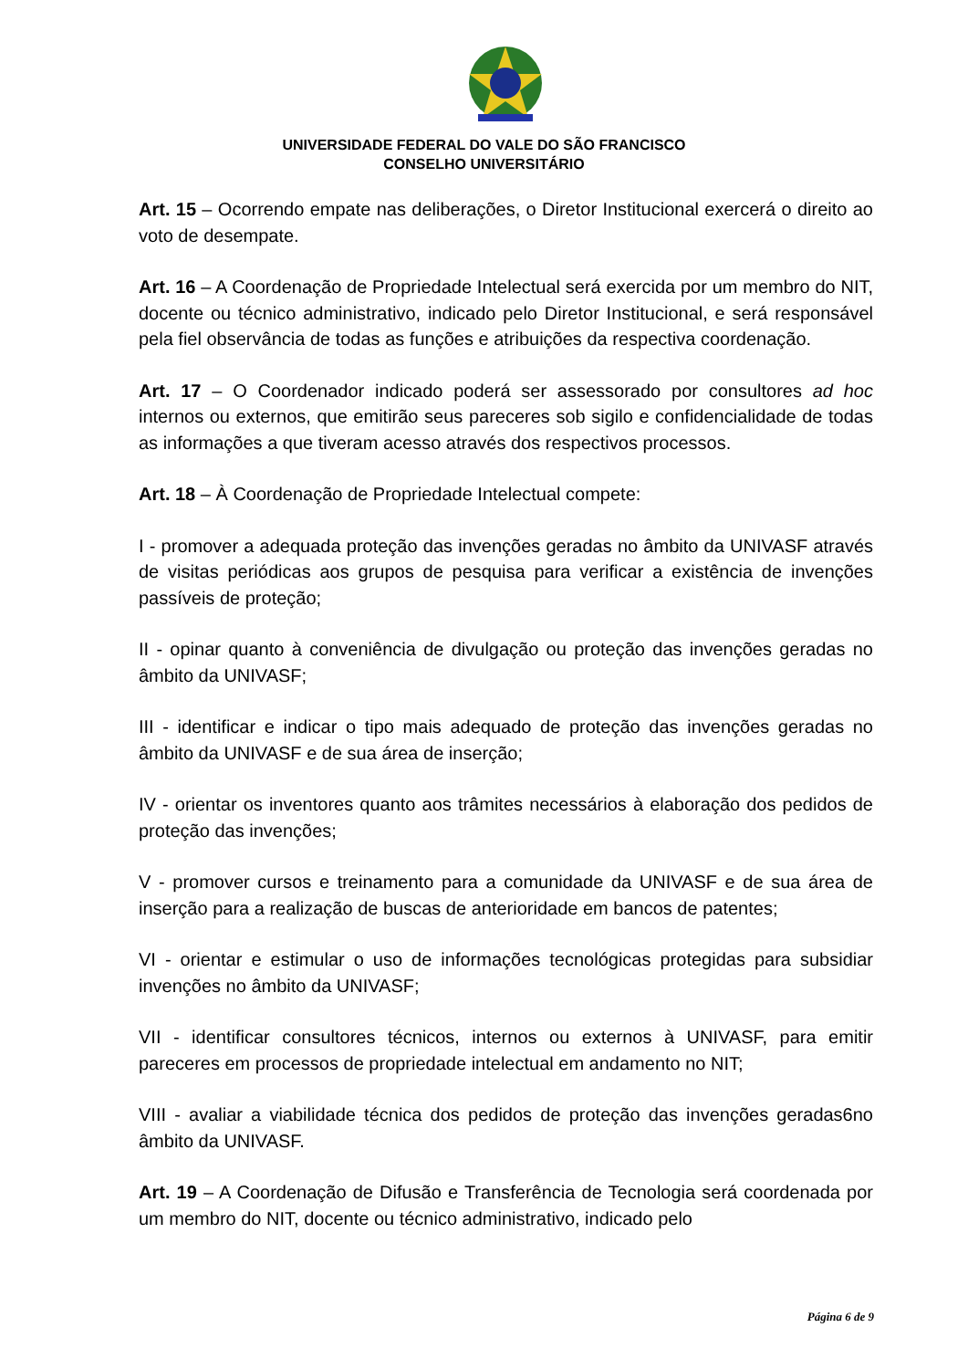UNIVERSIDADE FEDERAL DO VALE DO SÃO FRANCISCO
CONSELHO UNIVERSITÁRIO
Art. 15 – Ocorrendo empate nas deliberações, o Diretor Institucional exercerá o direito ao voto de desempate.
Art. 16 – A Coordenação de Propriedade Intelectual será exercida por um membro do NIT, docente ou técnico administrativo, indicado pelo Diretor Institucional, e será responsável pela fiel observância de todas as funções e atribuições da respectiva coordenação.
Art. 17 – O Coordenador indicado poderá ser assessorado por consultores ad hoc internos ou externos, que emitirão seus pareceres sob sigilo e confidencialidade de todas as informações a que tiveram acesso através dos respectivos processos.
Art. 18 – À Coordenação de Propriedade Intelectual compete:
I - promover a adequada proteção das invenções geradas no âmbito da UNIVASF através de visitas periódicas aos grupos de pesquisa para verificar a existência de invenções passíveis de proteção;
II - opinar quanto à conveniência de divulgação ou proteção das invenções geradas no âmbito da UNIVASF;
III - identificar e indicar o tipo mais adequado de proteção das invenções geradas no âmbito da UNIVASF e de sua área de inserção;
IV - orientar os inventores quanto aos trâmites necessários à elaboração dos pedidos de proteção das invenções;
V - promover cursos e treinamento para a comunidade da UNIVASF e de sua área de inserção para a realização de buscas de anterioridade em bancos de patentes;
VI - orientar e estimular o uso de informações tecnológicas protegidas para subsidiar invenções no âmbito da UNIVASF;
VII - identificar consultores técnicos, internos ou externos à UNIVASF, para emitir pareceres em processos de propriedade intelectual em andamento no NIT;
VIII - avaliar a viabilidade técnica dos pedidos de proteção das invenções geradas6no âmbito da UNIVASF.
Art. 19 – A Coordenação de Difusão e Transferência de Tecnologia será coordenada por um membro do NIT, docente ou técnico administrativo, indicado pelo
Página 6 de 9